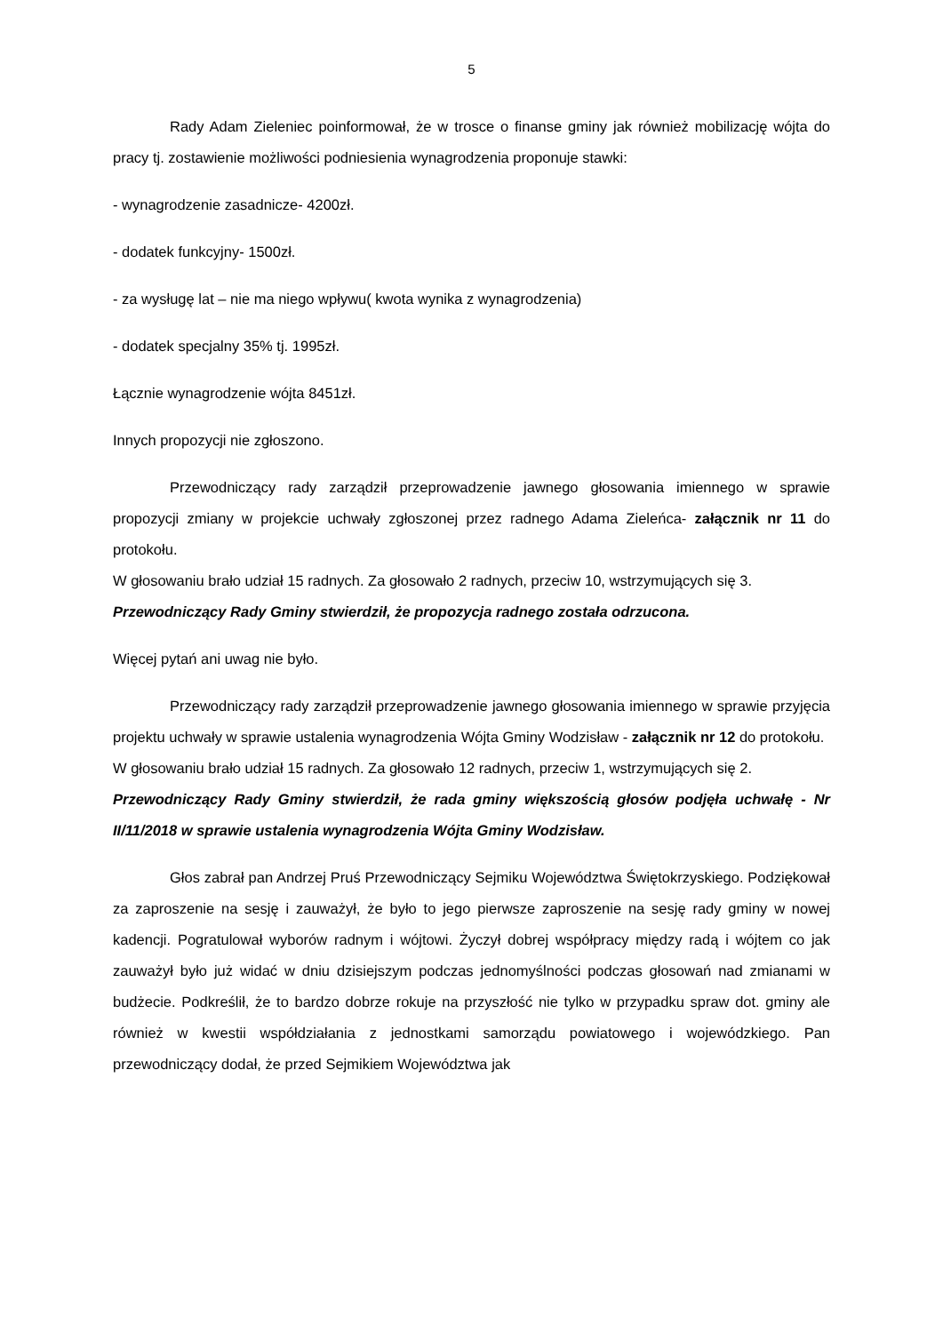5
Rady Adam Zieleniec poinformował, że w trosce o finanse gminy jak również mobilizację wójta do pracy tj. zostawienie możliwości podniesienia wynagrodzenia proponuje stawki:
- wynagrodzenie zasadnicze- 4200zł.
- dodatek funkcyjny- 1500zł.
- za wysługę lat – nie ma niego wpływu( kwota wynika z wynagrodzenia)
- dodatek specjalny 35% tj. 1995zł.
Łącznie wynagrodzenie wójta 8451zł.
Innych propozycji nie zgłoszono.
Przewodniczący rady zarządził przeprowadzenie jawnego głosowania imiennego w sprawie propozycji zmiany w projekcie uchwały zgłoszonej przez radnego Adama Zieleńca- załącznik nr 11 do protokołu.
W głosowaniu brało udział 15 radnych. Za głosowało 2 radnych, przeciw 10, wstrzymujących się 3.
Przewodniczący Rady Gminy stwierdził, że propozycja radnego została odrzucona.
Więcej pytań ani uwag nie było.
Przewodniczący rady zarządził przeprowadzenie jawnego głosowania imiennego w sprawie przyjęcia projektu uchwały w sprawie ustalenia wynagrodzenia Wójta Gminy Wodzisław - załącznik nr 12 do protokołu.
W głosowaniu brało udział 15 radnych. Za głosowało 12 radnych, przeciw 1, wstrzymujących się 2.
Przewodniczący Rady Gminy stwierdził, że rada gminy większością głosów podjęła uchwałę - Nr II/11/2018 w sprawie ustalenia wynagrodzenia Wójta Gminy Wodzisław.
Głos zabrał pan Andrzej Pruś Przewodniczący Sejmiku Województwa Świętokrzyskiego. Podziękował za zaproszenie na sesję i zauważył, że było to jego pierwsze zaproszenie na sesję rady gminy w nowej kadencji. Pogratulował wyborów radnym i wójtowi. Życzył dobrej współpracy między radą i wójtem co jak zauważył było już widać w dniu dzisiejszym podczas jednomyślności podczas głosowań nad zmianami w budżecie. Podkreślił, że to bardzo dobrze rokuje na przyszłość nie tylko w przypadku spraw dot. gminy ale również w kwestii współdziałania z jednostkami samorządu powiatowego i wojewódzkiego. Pan przewodniczący dodał, że przed Sejmikiem Województwa jak